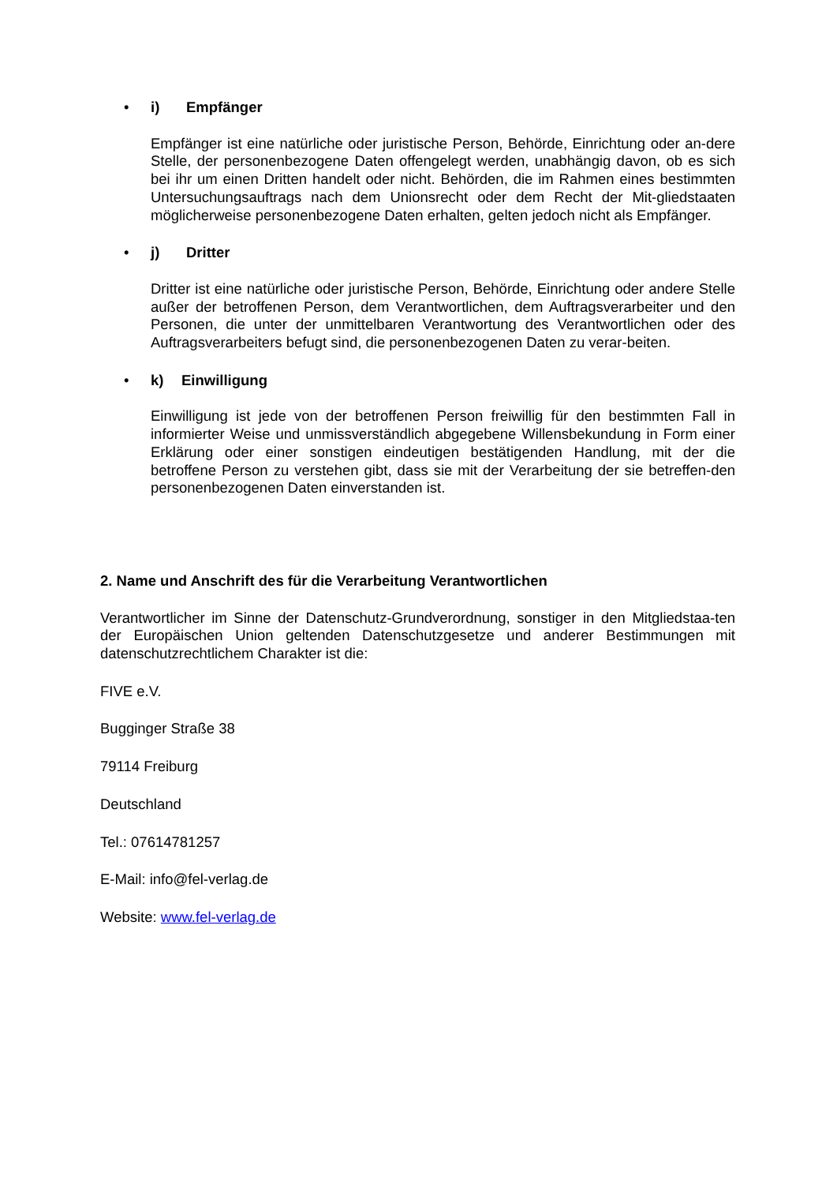• i) Empfänger
Empfänger ist eine natürliche oder juristische Person, Behörde, Einrichtung oder an-dere Stelle, der personenbezogene Daten offengelegt werden, unabhängig davon, ob es sich bei ihr um einen Dritten handelt oder nicht. Behörden, die im Rahmen eines bestimmten Untersuchungsauftrags nach dem Unionsrecht oder dem Recht der Mit-gliedstaaten möglicherweise personenbezogene Daten erhalten, gelten jedoch nicht als Empfänger.
• j) Dritter
Dritter ist eine natürliche oder juristische Person, Behörde, Einrichtung oder andere Stelle außer der betroffenen Person, dem Verantwortlichen, dem Auftragsverarbeiter und den Personen, die unter der unmittelbaren Verantwortung des Verantwortlichen oder des Auftragsverarbeiters befugt sind, die personenbezogenen Daten zu verar-beiten.
• k) Einwilligung
Einwilligung ist jede von der betroffenen Person freiwillig für den bestimmten Fall in informierter Weise und unmissverständlich abgegebene Willensbekundung in Form einer Erklärung oder einer sonstigen eindeutigen bestätigenden Handlung, mit der die betroffene Person zu verstehen gibt, dass sie mit der Verarbeitung der sie betreffen-den personenbezogenen Daten einverstanden ist.
2. Name und Anschrift des für die Verarbeitung Verantwortlichen
Verantwortlicher im Sinne der Datenschutz-Grundverordnung, sonstiger in den Mitgliedstaa-ten der Europäischen Union geltenden Datenschutzgesetze und anderer Bestimmungen mit datenschutzrechtlichem Charakter ist die:
FIVE e.V.
Bugginger Straße 38
79114 Freiburg
Deutschland
Tel.: 07614781257
E-Mail: info@fel-verlag.de
Website: www.fel-verlag.de